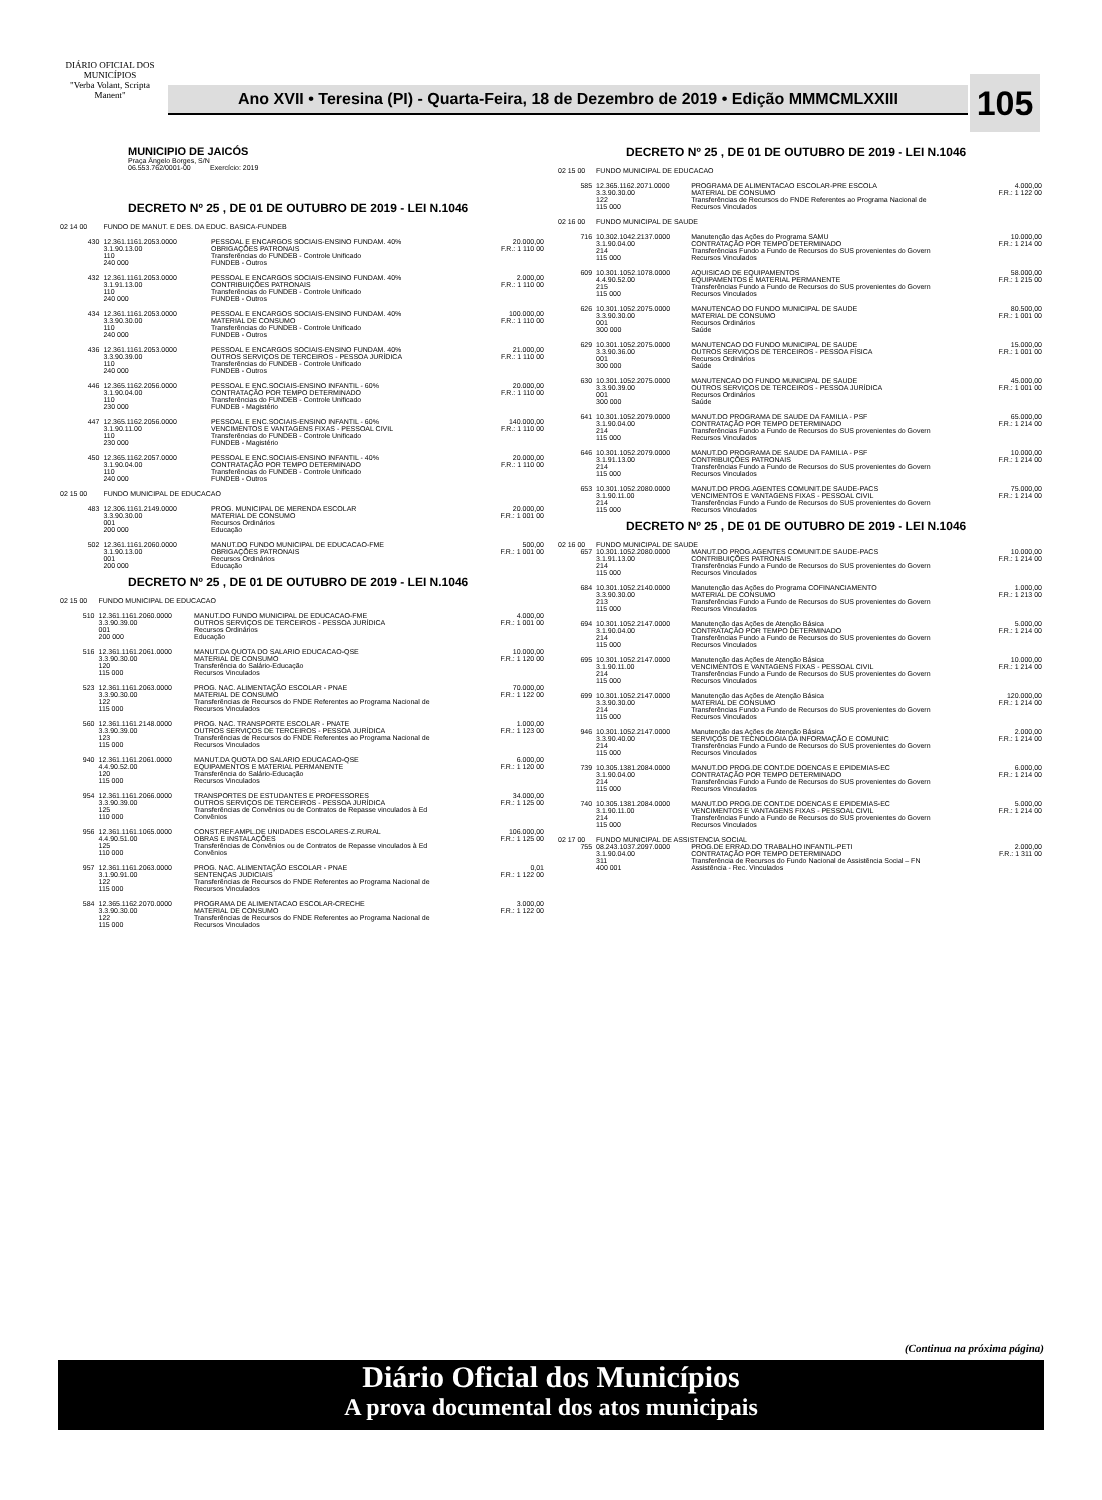DIÁRIO OFICIAL DOS MUNICÍPIOS
"Verba Volant, Scripta Manent"
Ano XVII • Teresina (PI) - Quarta-Feira, 18 de Dezembro de 2019 • Edição MMMCMLXXIII
105
MUNICIPIO DE JAICÓS
Praça Ângelo Borges, S/N
06.553.762/0001-00 Exercício: 2019
DECRETO Nº 25 , DE 01 DE OUTUBRO DE 2019 - LEI N.1046
| 02 14 00 | FUNDO DE MANUT. E DES. DA EDUC. BASICA-FUNDEB | | |
| 430 | 12.361.1161.2053.0000 3.1.90.13.00 110 240 000 | PESSOAL E ENCARGOS SOCIAIS-ENSINO FUNDAM. 40% OBRIGAÇÕES PATRONAIS Transferências do FUNDEB - Controle Unificado FUNDEB - Outros | 20.000,00 F.R.: 1 110 00 |
| 432 | 12.361.1161.2053.0000 3.1.91.13.00 110 240 000 | PESSOAL E ENCARGOS SOCIAIS-ENSINO FUNDAM. 40% CONTRIBUIÇÕES PATRONAIS Transferências do FUNDEB - Controle Unificado FUNDEB - Outros | 2.000,00 F.R.: 1 110 00 |
| 434 | 12.361.1161.2053.0000 3.3.90.30.00 110 240 000 | PESSOAL E ENCARGOS SOCIAIS-ENSINO FUNDAM. 40% MATERIAL DE CONSUMO Transferências do FUNDEB - Controle Unificado FUNDEB - Outros | 100.000,00 F.R.: 1 110 00 |
| 436 | 12.361.1161.2053.0000 3.3.90.39.00 110 240 000 | PESSOAL E ENCARGOS SOCIAIS-ENSINO FUNDAM. 40% OUTROS SERVIÇOS DE TERCEIROS - PESSOA JURÍDICA Transferências do FUNDEB - Controle Unificado FUNDEB - Outros | 21.000,00 F.R.: 1 110 00 |
| 446 | 12.365.1162.2056.0000 3.1.90.04.00 110 230 000 | PESSOAL E ENC.SOCIAIS-ENSINO INFANTIL - 60% CONTRATAÇÃO POR TEMPO DETERMINADO Transferências do FUNDEB - Controle Unificado FUNDEB - Magistério | 20.000,00 F.R.: 1 110 00 |
| 447 | 12.365.1162.2056.0000 3.1.90.11.00 110 230 000 | PESSOAL E ENC.SOCIAIS-ENSINO INFANTIL - 60% VENCIMENTOS E VANTAGENS FIXAS - PESSOAL CIVIL Transferências do FUNDEB - Controle Unificado FUNDEB - Magistério | 140.000,00 F.R.: 1 110 00 |
| 450 | 12.365.1162.2057.0000 3.1.90.04.00 110 240 000 | PESSOAL E ENC.SOCIAIS-ENSINO INFANTIL - 40% CONTRATAÇÃO POR TEMPO DETERMINADO Transferências do FUNDEB - Controle Unificado FUNDEB - Outros | 20.000,00 F.R.: 1 110 00 |
| 02 15 00 | FUNDO MUNICIPAL DE EDUCACAO | | |
| 483 | 12.306.1161.2149.0000 3.3.90.30.00 001 200 000 | PROG. MUNICIPAL DE MERENDA ESCOLAR MATERIAL DE CONSUMO Recursos Ordinários Educação | 20.000,00 F.R.: 1 001 00 |
| 502 | 12.361.1161.2060.0000 3.1.90.13.00 001 200 000 | MANUT.DO FUNDO MUNICIPAL DE EDUCACAO-FME OBRIGAÇÕES PATRONAIS Recursos Ordinários Educação | 500,00 F.R.: 1 001 00 |
DECRETO Nº 25 , DE 01 DE OUTUBRO DE 2019 - LEI N.1046
| 02 15 00 | FUNDO MUNICIPAL DE EDUCACAO | | |
| 510 | 12.361.1161.2060.0000 3.3.90.39.00 001 200 000 | MANUT.DO FUNDO MUNICIPAL DE EDUCACAO-FME OUTROS SERVIÇOS DE TERCEIROS - PESSOA JURÍDICA Recursos Ordinários Educação | 4.000,00 F.R.: 1 001 00 |
| 516 | 12.361.1161.2061.0000 3.3.90.30.00 120 115 000 | MANUT.DA QUOTA DO SALARIO EDUCACAO-QSE MATERIAL DE CONSUMO Transferência do Salário-Educação Recursos Vinculados | 10.000,00 F.R.: 1 120 00 |
| 523 | 12.361.1161.2063.0000 3.3.90.30.00 122 115 000 | PROG. NAC. ALIMENTAÇÃO ESCOLAR - PNAE MATERIAL DE CONSUMO Transferências de Recursos do FNDE Referentes ao Programa Nacional de Recursos Vinculados | 70.000,00 F.R.: 1 122 00 |
| 560 | 12.361.1161.2148.0000 3.3.90.39.00 123 115 000 | PROG. NAC. TRANSPORTE ESCOLAR - PNATE OUTROS SERVIÇOS DE TERCEIROS - PESSOA JURÍDICA Transferências de Recursos do FNDE Referentes ao Programa Nacional de Recursos Vinculados | 1.000,00 F.R.: 1 123 00 |
| 940 | 12.361.1161.2061.0000 4.4.90.52.00 120 115 000 | MANUT.DA QUOTA DO SALARIO EDUCACAO-QSE EQUIPAMENTOS E MATERIAL PERMANENTE Transferência do Salário-Educação Recursos Vinculados | 6.000,00 F.R.: 1 120 00 |
| 954 | 12.361.1161.2066.0000 3.3.90.39.00 125 110 000 | TRANSPORTES DE ESTUDANTES E PROFESSORES OUTROS SERVIÇOS DE TERCEIROS - PESSOA JURÍDICA Transferências de Convênios ou de Contratos de Repasse vinculados à Ed Convênios | 34.000,00 F.R.: 1 125 00 |
| 956 | 12.361.1161.1065.0000 4.4.90.51.00 125 110 000 | CONST.REF.AMPL.DE UNIDADES ESCOLARES-Z.RURAL OBRAS E INSTALAÇÕES Transferências de Convênios ou de Contratos de Repasse vinculados à Ed Convênios | 106.000,00 F.R.: 1 125 00 |
| 957 | 12.361.1161.2063.0000 3.1.90.91.00 122 115 000 | PROG. NAC. ALIMENTAÇÃO ESCOLAR - PNAE SENTENÇAS JUDICIAIS Transferências de Recursos do FNDE Referentes ao Programa Nacional de Recursos Vinculados | 0,01 F.R.: 1 122 00 |
| 584 | 12.365.1162.2070.0000 3.3.90.30.00 122 115 000 | PROGRAMA DE ALIMENTACAO ESCOLAR-CRECHE MATERIAL DE CONSUMO Transferências de Recursos do FNDE Referentes ao Programa Nacional de Recursos Vinculados | 3.000,00 F.R.: 1 122 00 |
DECRETO Nº 25 , DE 01 DE OUTUBRO DE 2019 - LEI N.1046
| 02 15 00 | FUNDO MUNICIPAL DE EDUCACAO | | |
| 585 | 12.365.1162.2071.0000 3.3.90.30.00 122 115 000 | PROGRAMA DE ALIMENTACAO ESCOLAR-PRE ESCOLA MATERIAL DE CONSUMO Transferências de Recursos do FNDE Referentes ao Programa Nacional de Recursos Vinculados | 4.000,00 F.R.: 1 122 00 |
| 02 16 00 | FUNDO MUNICIPAL DE SAUDE | | |
| 716 | 10.302.1042.2137.0000 3.1.90.04.00 214 115 000 | Manutenção das Ações do Programa SAMU CONTRATAÇÃO POR TEMPO DETERMINADO Transferências Fundo a Fundo de Recursos do SUS provenientes do Govern Recursos Vinculados | 10.000,00 F.R.: 1 214 00 |
| 609 | 10.301.1052.1078.0000 4.4.90.52.00 215 115 000 | AQUISICAO DE EQUIPAMENTOS EQUIPAMENTOS E MATERIAL PERMANENTE Transferências Fundo a Fundo de Recursos do SUS provenientes do Govern Recursos Vinculados | 58.000,00 F.R.: 1 215 00 |
| 626 | 10.301.1052.2075.0000 3.3.90.30.00 001 300 000 | MANUTENCAO DO FUNDO MUNICIPAL DE SAUDE MATERIAL DE CONSUMO Recursos Ordinários Saúde | 80.500,00 F.R.: 1 001 00 |
| 629 | 10.301.1052.2075.0000 3.3.90.36.00 001 300 000 | MANUTENCAO DO FUNDO MUNICIPAL DE SAUDE OUTROS SERVIÇOS DE TERCEIROS - PESSOA FÍSICA Recursos Ordinários Saúde | 15.000,00 F.R.: 1 001 00 |
| 630 | 10.301.1052.2075.0000 3.3.90.39.00 001 300 000 | MANUTENCAO DO FUNDO MUNICIPAL DE SAUDE OUTROS SERVIÇOS DE TERCEIROS - PESSOA JURÍDICA Recursos Ordinários Saúde | 45.000,00 F.R.: 1 001 00 |
| 641 | 10.301.1052.2079.0000 3.1.90.04.00 214 115 000 | MANUT.DO PROGRAMA DE SAUDE DA FAMILIA - PSF CONTRATAÇÃO POR TEMPO DETERMINADO Transferências Fundo a Fundo de Recursos do SUS provenientes do Govern Recursos Vinculados | 65.000,00 F.R.: 1 214 00 |
| 646 | 10.301.1052.2079.0000 3.1.91.13.00 214 115 000 | MANUT.DO PROGRAMA DE SAUDE DA FAMILIA - PSF CONTRIBUIÇÕES PATRONAIS Transferências Fundo a Fundo de Recursos do SUS provenientes do Govern Recursos Vinculados | 10.000,00 F.R.: 1 214 00 |
| 653 | 10.301.1052.2080.0000 3.1.90.11.00 214 115 000 | MANUT.DO PROG.AGENTES COMUNIT.DE SAUDE-PACS VENCIMENTOS E VANTAGENS FIXAS - PESSOAL CIVIL Transferências Fundo a Fundo de Recursos do SUS provenientes do Govern Recursos Vinculados | 75.000,00 F.R.: 1 214 00 |
DECRETO Nº 25 , DE 01 DE OUTUBRO DE 2019 - LEI N.1046
| 02 16 00 | FUNDO MUNICIPAL DE SAUDE | | |
| 657 | 10.301.1052.2080.0000 3.1.91.13.00 214 115 000 | MANUT.DO PROG.AGENTES COMUNIT.DE SAUDE-PACS CONTRIBUIÇÕES PATRONAIS Transferências Fundo a Fundo de Recursos do SUS provenientes do Govern Recursos Vinculados | 10.000,00 F.R.: 1 214 00 |
| 684 | 10.301.1052.2140.0000 3.3.90.30.00 213 115 000 | Manutenção das Ações do Programa COFINANCIAMENTO MATERIAL DE CONSUMO Transferências Fundo a Fundo de Recursos do SUS provenientes do Govern Recursos Vinculados | 1.000,00 F.R.: 1 213 00 |
| 694 | 10.301.1052.2147.0000 3.1.90.04.00 214 115 000 | Manutenção das Ações de Atenção Básica CONTRATAÇÃO POR TEMPO DETERMINADO Transferências Fundo a Fundo de Recursos do SUS provenientes do Govern Recursos Vinculados | 5.000,00 F.R.: 1 214 00 |
| 695 | 10.301.1052.2147.0000 3.1.90.11.00 214 115 000 | Manutenção das Ações de Atenção Básica VENCIMENTOS E VANTAGENS FIXAS - PESSOAL CIVIL Transferências Fundo a Fundo de Recursos do SUS provenientes do Govern Recursos Vinculados | 10.000,00 F.R.: 1 214 00 |
| 699 | 10.301.1052.2147.0000 3.3.90.30.00 214 115 000 | Manutenção das Ações de Atenção Básica MATERIAL DE CONSUMO Transferências Fundo a Fundo de Recursos do SUS provenientes do Govern Recursos Vinculados | 120.000,00 F.R.: 1 214 00 |
| 946 | 10.301.1052.2147.0000 3.3.90.40.00 214 115 000 | Manutenção das Ações de Atenção Básica SERVIÇOS DE TECNOLOGIA DA INFORMAÇÃO E COMUNIC Transferências Fundo a Fundo de Recursos do SUS provenientes do Govern Recursos Vinculados | 2.000,00 F.R.: 1 214 00 |
| 739 | 10.305.1381.2084.0000 3.1.90.04.00 214 115 000 | MANUT.DO PROG.DE CONT.DE DOENCAS E EPIDEMIAS-EC CONTRATAÇÃO POR TEMPO DETERMINADO Transferências Fundo a Fundo de Recursos do SUS provenientes do Govern Recursos Vinculados | 6.000,00 F.R.: 1 214 00 |
| 740 | 10.305.1381.2084.0000 3.1.90.11.00 214 115 000 | MANUT.DO PROG.DE CONT.DE DOENCAS E EPIDEMIAS-EC VENCIMENTOS E VANTAGENS FIXAS - PESSOAL CIVIL Transferências Fundo a Fundo de Recursos do SUS provenientes do Govern Recursos Vinculados | 5.000,00 F.R.: 1 214 00 |
| 02 17 00 | FUNDO MUNICIPAL DE ASSISTENCIA SOCIAL | | |
| 755 | 08.243.1037.2097.0000 3.1.90.04.00 311 400 001 | PROG.DE ERRAD.DO TRABALHO INFANTIL-PETI CONTRATAÇÃO POR TEMPO DETERMINADO Transferência de Recursos do Fundo Nacional de Assistência Social – FN Assistência - Rec. Vinculados | 2.000,00 F.R.: 1 311 00 |
(Continua na próxima página)
Diário Oficial dos Municípios
A prova documental dos atos municipais